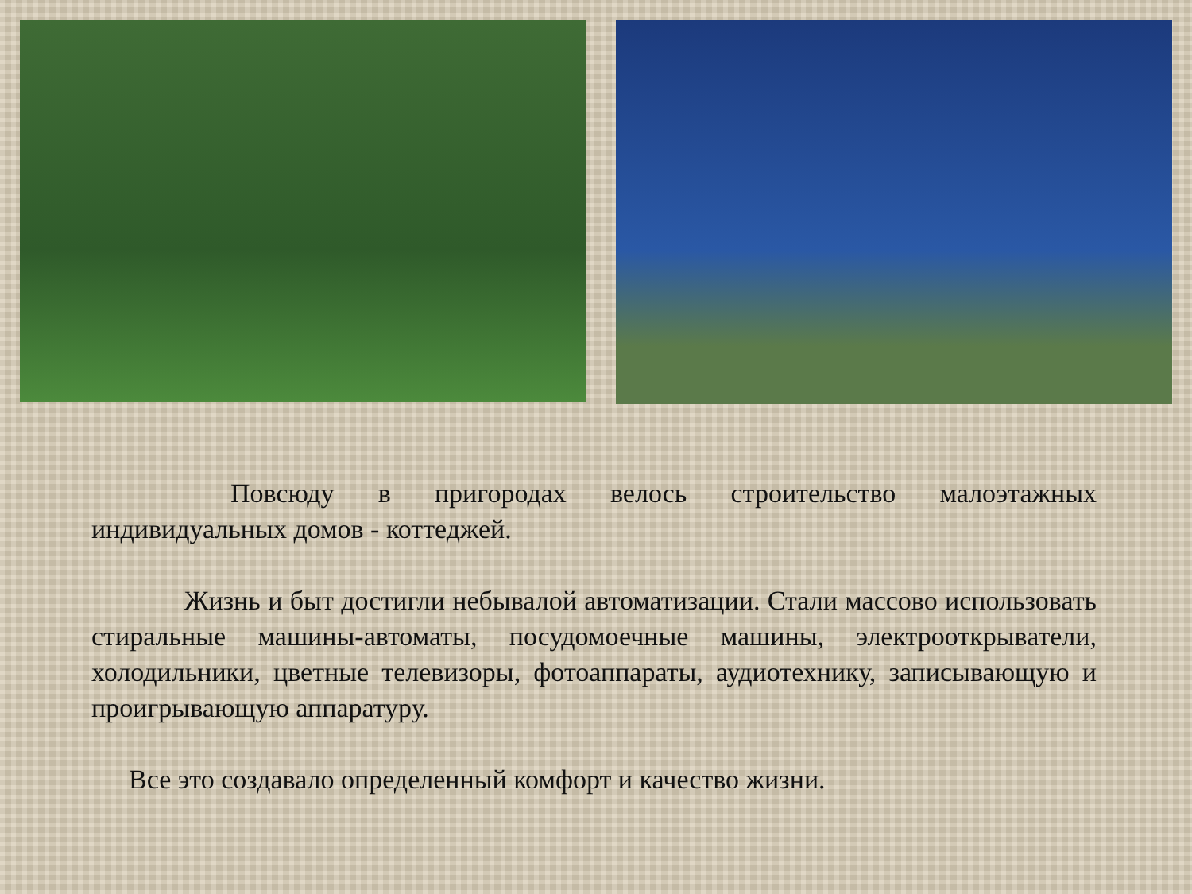Повсюду в пригородах велось строительство малоэтажных индивидуальных домов - коттеджей.
Жизнь и быт достигли небывалой автоматизации. Стали массово использовать стиральные машины-автоматы, посудомоечные машины, электрооткрыватели, холодильники, цветные телевизоры, фотоаппараты, аудиотехнику, записывающую и проигрывающую аппаратуру.
Все это создавало определенный комфорт и качество жизни.